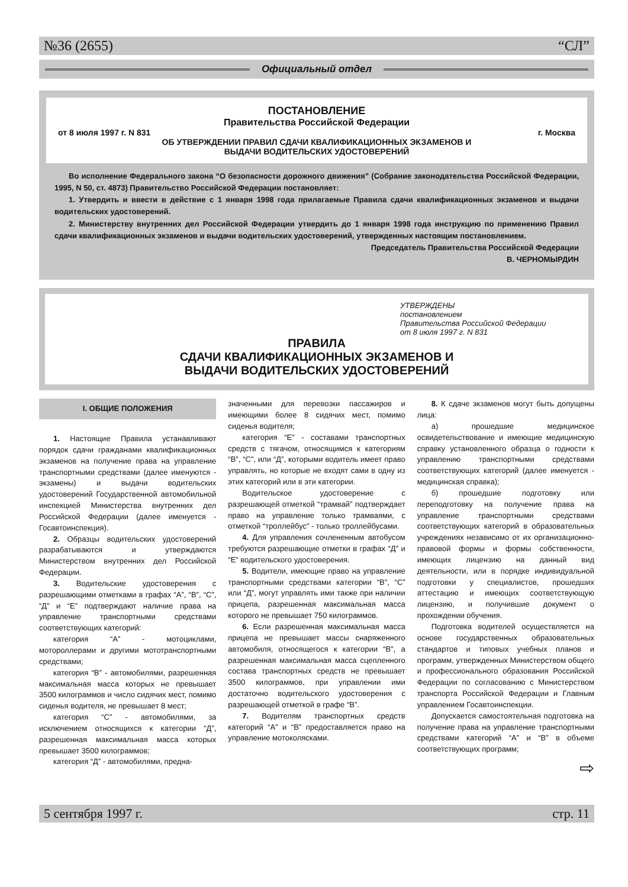№36 (2655) “СЛ”
Официальный отдел
ПОСТАНОВЛЕНИЕ
Правительства Российской Федерации
от 8 июля 1997 г. N 831 г. Москва
ОБ УТВЕРЖДЕНИИ ПРАВИЛ СДАЧИ КВАЛИФИКАЦИОННЫХ ЭКЗАМЕНОВ И
ВЫДАЧИ ВОДИТЕЛЬСКИХ УДОСТОВЕРЕНИЙ
Во исполнение Федерального закона “О безопасности дорожного движения” (Собрание законодательства Российской Федерации, 1995, N 50, ст. 4873) Правительство Российской Федерации постановляет:
1. Утвердить и ввести в действие с 1 января 1998 года прилагаемые Правила сдачи квалификационных экзаменов и выдачи водительских удостоверений.
2. Министерству внутренних дел Российской Федерации утвердить до 1 января 1998 года инструкцию по применению Правил сдачи квалификационных экзаменов и выдачи водительских удостоверений, утвержденных настоящим постановлением.
Председатель Правительства Российской Федерации
В. ЧЕРНОМЫРДИН
УТВЕРЖДЕНЫ
постановлением
Правительства Российской Федерации
от 8 июля 1997 г. N 831
ПРАВИЛА
СДАЧИ КВАЛИФИКАЦИОННЫХ ЭКЗАМЕНОВ И
ВЫДАЧИ ВОДИТЕЛЬСКИХ УДОСТОВЕРЕНИЙ
I. ОБЩИЕ ПОЛОЖЕНИЯ
1. Настоящие Правила устанавливают порядок сдачи гражданами квалификационных экзаменов на получение права на управление транспортными средствами (далее именуются - экзамены) и выдачи водительских удостоверений Государственной автомобильной инспекцией Министерства внутренних дел Российской Федерации (далее именуется - Госавтоинспекция).
2. Образцы водительских удостоверений разрабатываются и утверждаются Министерством внутренних дел Российской Федерации.
3. Водительские удостоверения с разрешающими отметками в графах “А”, “В”, “С”, “Д” и “Е” подтверждают наличие права на управление транспортными средствами соответствующих категорий:
категория “А” - мотоциклами, мотороллерами и другими мототранспортными средствами;
категория “В” - автомобилями, разрешенная максимальная масса которых не превышает 3500 килограммов и число сидячих мест, помимо сиденья водителя, не превышает 8 мест;
категория “С” - автомобилями, за исключением относящихся к категории “Д”, разрешенная максимальная масса которых превышает 3500 килограммов;
категория “Д” - автомобилями, предна-
значенными для перевозки пассажиров и имеющими более 8 сидячих мест, помимо сиденья водителя;
категория “Е” - составами транспортных средств с тягачом, относящимся к категориям “В”, “С”, или “Д”, которыми водитель имеет право управлять, но которые не входят сами в одну из этих категорий или в эти категории.
Водительское удостоверение с разрешающей отметкой “трамвай” подтверждает право на управление только трамваями, с отметкой “троллейбус” - только троллейбусами.
4. Для управления сочлененным автобусом требуются разрешающие отметки в графах “Д” и “Е” водительского удостоверения.
5. Водители, имеющие право на управление транспортными средствами категории “В”, “С” или “Д”, могут управлять ими также при наличии прицепа, разрешенная максимальная масса которого не превышает 750 килограммов.
6. Если разрешенная максимальная масса прицепа не превышает массы снаряженного автомобиля, относящегося к категории “В”, а разрешенная максимальная масса сцепленного состава транспортных средств не превышает 3500 килограммов, при управлении ими достаточно водительского удостоверения с разрешающей отметкой в графе “В”.
7. Водителям транспортных средств категорий “А” и “В” предоставляется право на управление мотоколясками.
8. К сдаче экзаменов могут быть допущены лица:
а) прошедшие медицинское освидетельствование и имеющие медицинскую справку установленного образца о годности к управлению транспортными средствами соответствующих категорий (далее именуется - медицинская справка);
б) прошедшие подготовку или переподготовку на получение права на управление транспортными средствами соответствующих категорий в образовательных учреждениях независимо от их организационно-правовой формы и формы собственности, имеющих лицензию на данный вид деятельности, или в порядке индивидуальной подготовки у специалистов, прошедших аттестацию и имеющих соответствующую лицензию, и получившие документ о прохождении обучения.
Подготовка водителей осуществляется на основе государственных образовательных стандартов и типовых учебных планов и программ, утвержденных Министерством общего и профессионального образования Российской Федерации по согласованию с Министерством транспорта Российской Федерации и Главным управлением Госавтоинспекции.
Допускается самостоятельная подготовка на получение права на управление транспортными средствами категорий “А” и “В” в объеме соответствующих программ;
⇨
5 сентября 1997 г. стр. 11